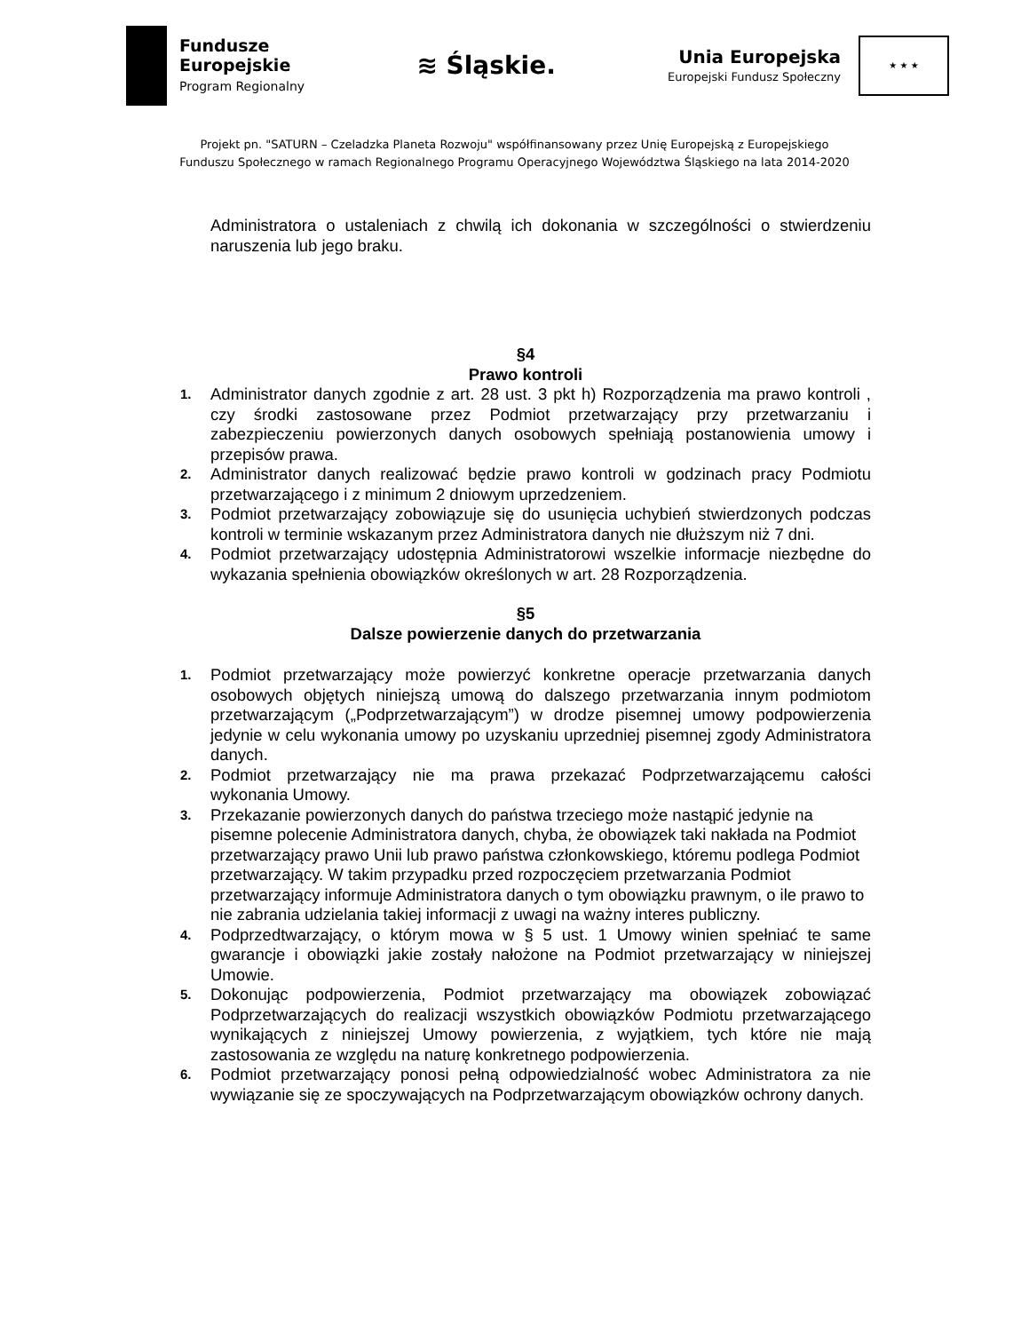Fundusze
Europejskie
Program Regionalny
≋ Śląskie.
Unia Europejska
Europejski Fundusz Społeczny
★ ★ ★
Projekt pn. "SATURN – Czeladzka Planeta Rozwoju" współfinansowany przez Unię Europejską z Europejskiego
Funduszu Społecznego w ramach Regionalnego Programu Operacyjnego Województwa Śląskiego na lata 2014-2020
Administratora o ustaleniach z chwilą ich dokonania w szczególności o stwierdzeniu naruszenia lub jego braku.
§4
Prawo kontroli
1. Administrator danych zgodnie z art. 28 ust. 3 pkt h) Rozporządzenia ma prawo kontroli , czy środki zastosowane przez Podmiot przetwarzający przy przetwarzaniu i zabezpieczeniu powierzonych danych osobowych spełniają postanowienia umowy i przepisów prawa.
2. Administrator danych realizować będzie prawo kontroli w godzinach pracy Podmiotu przetwarzającego i z minimum 2 dniowym uprzedzeniem.
3. Podmiot przetwarzający zobowiązuje się do usunięcia uchybień stwierdzonych podczas kontroli w terminie wskazanym przez Administratora danych nie dłuższym niż 7 dni.
4. Podmiot przetwarzający udostępnia Administratorowi wszelkie informacje niezbędne do wykazania spełnienia obowiązków określonych w art. 28 Rozporządzenia.
§5
Dalsze powierzenie danych do przetwarzania
1. Podmiot przetwarzający może powierzyć konkretne operacje przetwarzania danych osobowych objętych niniejszą umową do dalszego przetwarzania innym podmiotom przetwarzającym („Podprzetwarzającym”) w drodze pisemnej umowy podpowierzenia jedynie w celu wykonania umowy po uzyskaniu uprzedniej pisemnej zgody Administratora danych.
2. Podmiot przetwarzający nie ma prawa przekazać Podprzetwarzającemu całości wykonania Umowy.
3. Przekazanie powierzonych danych do państwa trzeciego może nastąpić jedynie na pisemne polecenie Administratora danych, chyba, że obowiązek taki nakłada na Podmiot przetwarzający prawo Unii lub prawo państwa członkowskiego, któremu podlega Podmiot przetwarzający. W takim przypadku przed rozpoczęciem przetwarzania Podmiot przetwarzający informuje Administratora danych o tym obowiązku prawnym, o ile prawo to nie zabrania udzielania takiej informacji z uwagi na ważny interes publiczny.
4. Podprzedtwarzający, o którym mowa w § 5 ust. 1 Umowy winien spełniać te same gwarancje i obowiązki jakie zostały nałożone na Podmiot przetwarzający w niniejszej Umowie.
5. Dokonując podpowierzenia, Podmiot przetwarzający ma obowiązek zobowiązać Podprzetwarzających do realizacji wszystkich obowiązków Podmiotu przetwarzającego wynikających z niniejszej Umowy powierzenia, z wyjątkiem, tych które nie mają zastosowania ze względu na naturę konkretnego podpowierzenia.
6. Podmiot przetwarzający ponosi pełną odpowiedzialność wobec Administratora za nie wywiązanie się ze spoczywających na Podprzetwarzającym obowiązków ochrony danych.